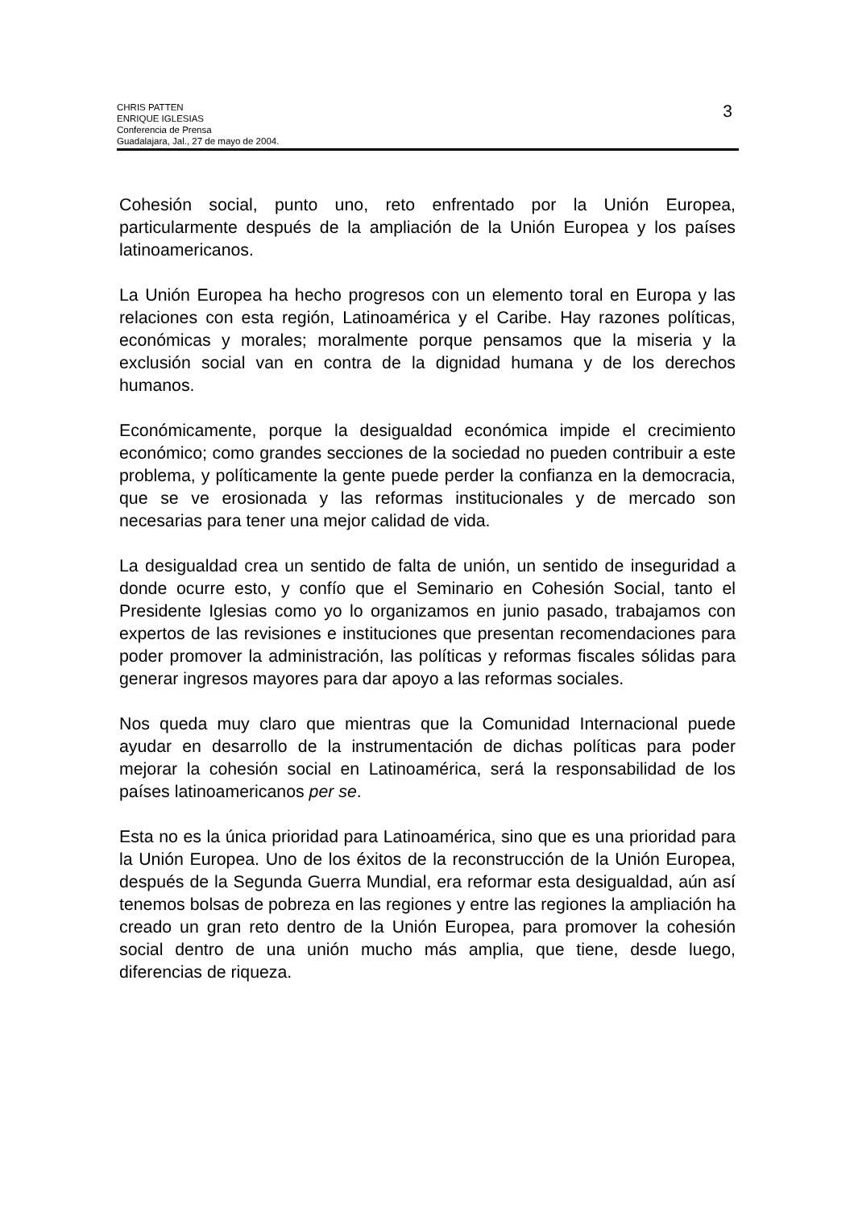CHRIS PATTEN
ENRIQUE IGLESIAS
Conferencia de Prensa
Guadalajara, Jal., 27 de mayo de 2004.
3
Cohesión social, punto uno, reto enfrentado por la Unión Europea, particularmente después de la ampliación de la Unión Europea y los países latinoamericanos.
La Unión Europea ha hecho progresos con un elemento toral en Europa y las relaciones con esta región, Latinoamérica y el Caribe. Hay razones políticas, económicas y morales; moralmente porque pensamos que la miseria y la exclusión social van en contra de la dignidad humana y de los derechos humanos.
Económicamente, porque la desigualdad económica impide el crecimiento económico; como grandes secciones de la sociedad no pueden contribuir a este problema, y políticamente la gente puede perder la confianza en la democracia, que se ve erosionada y las reformas institucionales y de mercado son necesarias para tener una mejor calidad de vida.
La desigualdad crea un sentido de falta de unión, un sentido de inseguridad a donde ocurre esto, y confío que el Seminario en Cohesión Social, tanto el Presidente Iglesias como yo lo organizamos en junio pasado, trabajamos con expertos de las revisiones e instituciones que presentan recomendaciones para poder promover la administración, las políticas y reformas fiscales sólidas para generar ingresos mayores para dar apoyo a las reformas sociales.
Nos queda muy claro que mientras que la Comunidad Internacional puede ayudar en desarrollo de la instrumentación de dichas políticas para poder mejorar la cohesión social en Latinoamérica, será la responsabilidad de los países latinoamericanos per se.
Esta no es la única prioridad para Latinoamérica, sino que es una prioridad para la Unión Europea. Uno de los éxitos de la reconstrucción de la Unión Europea, después de la Segunda Guerra Mundial, era reformar esta desigualdad, aún así tenemos bolsas de pobreza en las regiones y entre las regiones la ampliación ha creado un gran reto dentro de la Unión Europea, para promover la cohesión social dentro de una unión mucho más amplia, que tiene, desde luego, diferencias de riqueza.